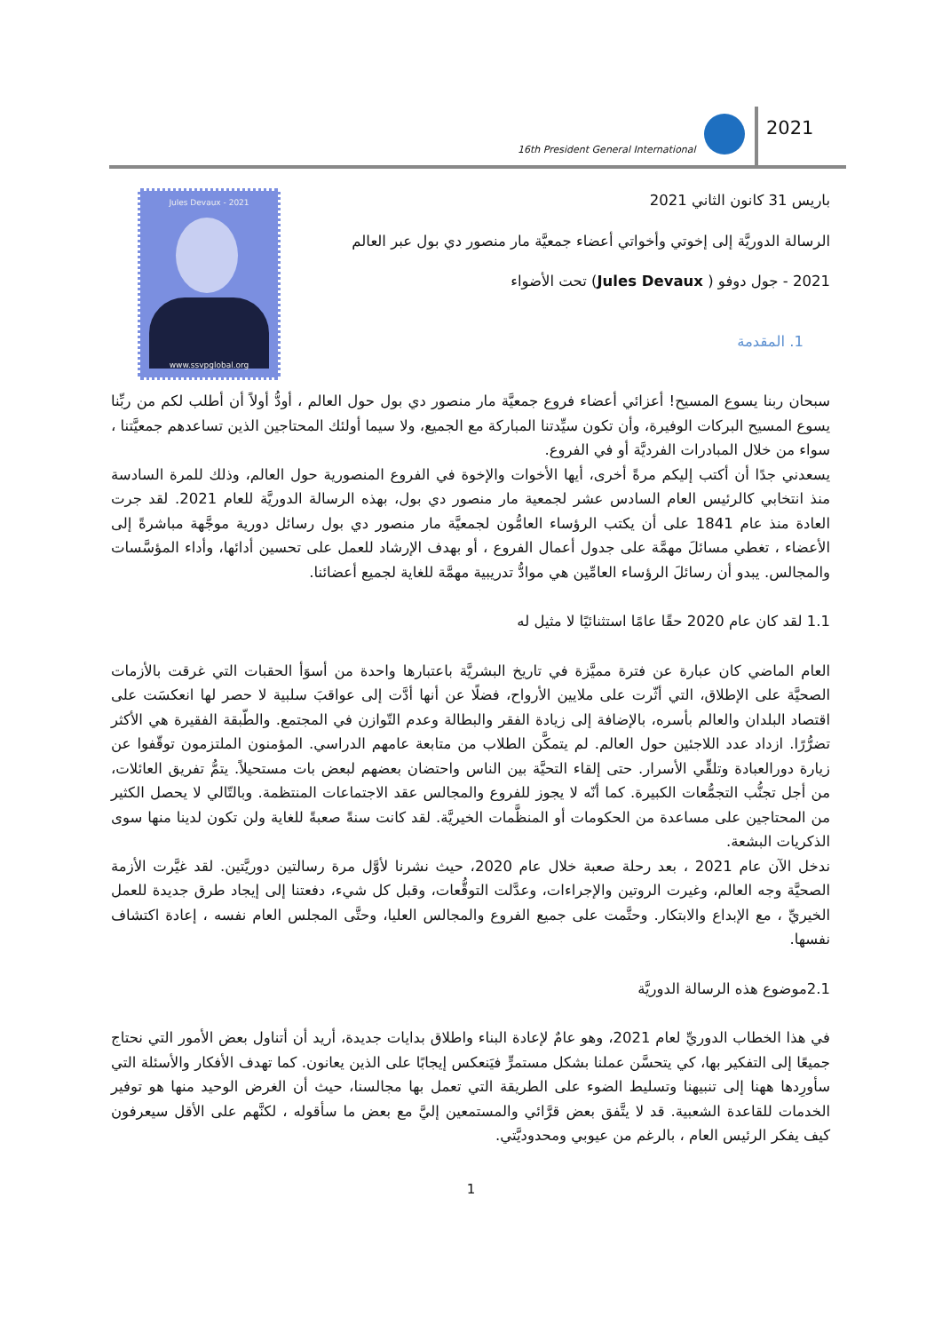16th President General International
2021
Jules Devaux - 2021
www.ssvpglobal.org
باريس 31 كانون الثاني 2021
الرسالة الدوريَّة إلى إخوتي وأخواتي أعضاء جمعيَّة مار منصور دي بول عبر العالم
2021 - جول دوفو ( Jules Devaux) تحت الأضواء
1. المقدمة
سبحان ربنا يسوع المسيح! أعزائي أعضاء فروع جمعيَّة مار منصور دي بول حول العالم ، أودُّ أولاً أن أطلب لكم من ربِّنا يسوع المسيح البركات الوفيرة، وأن تكون سيِّدتنا المباركة مع الجميع، ولا سيما أولئك المحتاجين الذين تساعدهم جمعيَّتنا ، سواء من خلال المبادرات الفرديَّة أو في الفروع.
يسعدني جدًا أن أكتب إليكم مرةً أخرى، أيها الأخوات والإخوة في الفروع المنصورية حول العالم، وذلك للمرة السادسة منذ انتخابي كالرئيس العام السادس عشر لجمعية مار منصور دي بول، بهذه الرسالة الدوريَّة للعام 2021. لقد جرت العادة منذ عام 1841 على أن يكتب الرؤساء العامُّون لجمعيَّة مار منصور دي بول رسائل دورية موجَّهة مباشرةً إلى الأعضاء ، تغطي مسائلَ مهمَّة على جدول أعمال الفروع ، أو بهدف الإرشاد للعمل على تحسين أدائها، وأداء المؤسَّسات والمجالس. يبدو أن رسائلَ الرؤساء العامِّين هي موادُّ تدريبية مهمَّة للغاية لجميع أعضائنا.
1.1 لقد كان عام 2020 حقًا عامًا استثنائيًا لا مثيل له
العام الماضي كان عبارة عن فترة مميَّزة في تاريخ البشريَّة باعتبارها واحدة من أسوَأ الحقبات التي غرقت بالأزمات الصحيَّة على الإطلاق، التي أثّرت على ملايين الأرواح، فضلًا عن أنها أدَّت إلى عواقبَ سلبية لا حصر لها انعكسَت على اقتصاد البلدان والعالم بأسره، بالإضافة إلى زيادة الفقر والبطالة وعدم التّوازن في المجتمع. والطّبقة الفقيرة هي الأكثر تضرُّرًا. ازداد عدد اللاجئين حول العالم. لم يتمكَّن الطلاب من متابعة عامهم الدراسي. المؤمنون الملتزمون توقّفوا عن زيارة دورالعبادة وتلقِّي الأسرار. حتى إلقاء التحيَّة بين الناس واحتضان بعضهم لبعض بات مستحيلاً. يتمُّ تفريق العائلات، من أجل تجنُّب التجمُّعات الكبيرة. كما أنّه لا يجوز للفروع والمجالس عقد الاجتماعات المنتظمة. وبالتّالي لا يحصل الكثير من المحتاجين على مساعدة من الحكومات أو المنظَّمات الخيريَّة. لقد كانت سنةً صعبةً للغاية ولن تكون لدينا منها سوى الذكريات البشعة.
ندخل الآن عام 2021 ، بعد رحلة صعبة خلال عام 2020، حيث نشرنا لأوَّل مرة رسالتين دوريَّتين. لقد غيَّرت الأزمة الصحيَّة وجه العالم، وغيرت الروتين والإجراءات، وعدَّلت التوقُّعات، وقبل كل شيء، دفعتنا إلى إيجاد طرق جديدة للعمل الخيريِّ ، مع الإبداع والابتكار. وحتَّمت على جميع الفروع والمجالس العليا، وحتَّى المجلس العام نفسه ، إعادة اكتشاف نفسها.
2.1موضوع هذه الرسالة الدوريَّة
في هذا الخطاب الدوريِّ لعام 2021، وهو عامٌ لإعادة البناء واطلاق بدايات جديدة، أريد أن أتناول بعض الأمور التي نحتاج جميعًا إلى التفكير بها، كي يتحسَّن عملنا بشكل مستمرٍّ فيَنعكس إيجابًا على الذين يعانون. كما تهدف الأفكار والأسئلة التي سأورِدها ههنا إلى تنبيهنا وتسليط الضوء على الطريقة التي تعمل بها مجالسنا، حيث أن الغرض الوحيد منها هو توفير الخدمات للقاعدة الشعبية. قد لا يتَّفق بعض قرَّائي والمستمعين إليَّ مع بعض ما سأقوله ، لكنَّهم على الأقل سيعرفون كيف يفكر الرئيس العام ، بالرغم من عيوبي ومحدوديَّتي.
1